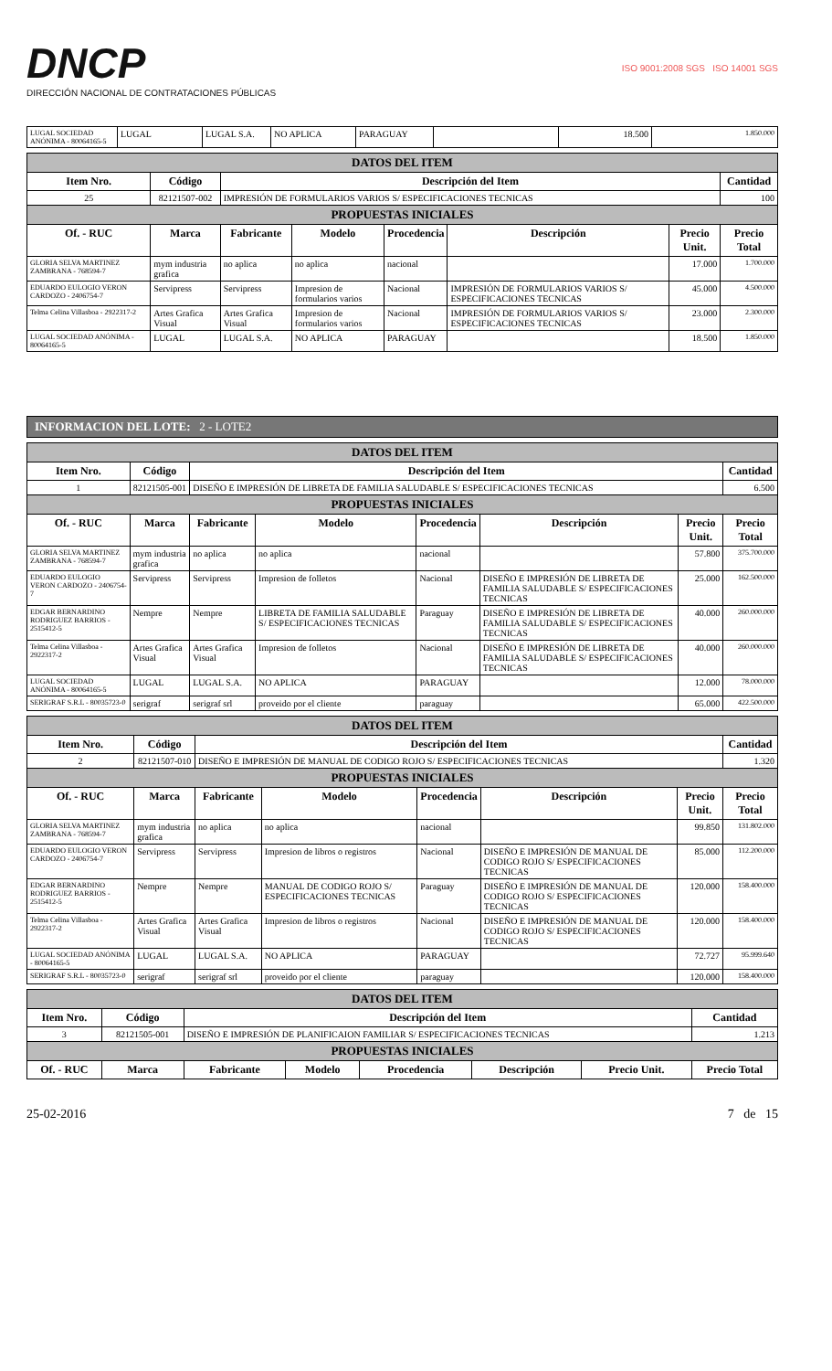DNCP
DIRECCIÓN NACIONAL DE CONTRATACIONES PÚBLICAS
ISO 9001:2008 SGS ISO 14001 SGS
| LUGAL SOCIEDAD ANÓNIMA - 80064165-5 | LUGAL | LUGAL S.A. | NO APLICA | PARAGUAY | | 18.500 | 1.850.000 |
| DATOS DEL ITEM | | | | | | | |
| Item Nro. | Código | Descripción del Item | | | | | Cantidad |
| 25 | 82121507-002 | IMPRESIÓN DE FORMULARIOS VARIOS S/ ESPECIFICACIONES TECNICAS | | | | | 100 |
| PROPUESTAS INICIALES | | | | | | | |
| Of. - RUC | Marca | Fabricante | Modelo | Procedencia | Descripción | Precio Unit. | Precio Total |
| GLORIA SELVA MARTINEZ ZAMBRANA - 768594-7 | mym industria grafica | no aplica | no aplica | nacional | | 17.000 | 1.700.000 |
| EDUARDO EULOGIO VERON CARDOZO - 2406754-7 | Servipress | Servipress | Impresion de formularios varios | Nacional | IMPRESIÓN DE FORMULARIOS VARIOS S/ ESPECIFICACIONES TECNICAS | 45.000 | 4.500.000 |
| Telma Celina Villasboa - 2922317-2 | Artes Grafica Visual | Artes Grafica Visual | Impresion de formularios varios | Nacional | IMPRESIÓN DE FORMULARIOS VARIOS S/ ESPECIFICACIONES TECNICAS | 23.000 | 2.300.000 |
| LUGAL SOCIEDAD ANÓNIMA - 80064165-5 | LUGAL | LUGAL S.A. | NO APLICA | PARAGUAY | | 18.500 | 1.850.000 |
INFORMACION DEL LOTE: 2 - LOTE2
| DATOS DEL ITEM | | | | | | | |
| Item Nro. | Código | Descripción del Item | | | | | Cantidad |
| 1 | 82121505-001 | DISEÑO E IMPRESIÓN DE LIBRETA DE FAMILIA SALUDABLE S/ ESPECIFICACIONES TECNICAS | | | | | 6.500 |
| PROPUESTAS INICIALES | | | | | | | |
| Of. - RUC | Marca | Fabricante | Modelo | Procedencia | Descripción | Precio Unit. | Precio Total |
| GLORIA SELVA MARTINEZ ZAMBRANA - 768594-7 | mym industria grafica | no aplica | no aplica | nacional | | 57.800 | 375.700.000 |
| EDUARDO EULOGIO VERON CARDOZO - 2406754-7 | Servipress | Servipress | Impresion de folletos | Nacional | DISEÑO E IMPRESIÓN DE LIBRETA DE FAMILIA SALUDABLE S/ ESPECIFICACIONES TECNICAS | 25.000 | 162.500.000 |
| EDGAR BERNARDINO RODRIGUEZ BARRIOS - 2515412-5 | Nempre | Nempre | LIBRETA DE FAMILIA SALUDABLE S/ ESPECIFICACIONES TECNICAS | Paraguay | DISEÑO E IMPRESIÓN DE LIBRETA DE FAMILIA SALUDABLE S/ ESPECIFICACIONES TECNICAS | 40.000 | 260.000.000 |
| Telma Celina Villasboa - 2922317-2 | Artes Grafica Visual | Artes Grafica Visual | Impresion de folletos | Nacional | DISEÑO E IMPRESIÓN DE LIBRETA DE FAMILIA SALUDABLE S/ ESPECIFICACIONES TECNICAS | 40.000 | 260.000.000 |
| LUGAL SOCIEDAD ANÓNIMA - 80064165-5 | LUGAL | LUGAL S.A. | NO APLICA | PARAGUAY | | 12.000 | 78.000.000 |
| SERIGRAF S.R.L - 80035723-0 | serigraf | serigraf srl | proveido por el cliente | paraguay | | 65.000 | 422.500.000 |
| DATOS DEL ITEM | | | | | | | |
| Item Nro. | Código | Descripción del Item | | | | | Cantidad |
| 2 | 82121507-010 | DISEÑO E IMPRESIÓN DE MANUAL DE CODIGO ROJO S/ ESPECIFICACIONES TECNICAS | | | | | 1.320 |
| PROPUESTAS INICIALES | | | | | | | |
| Of. - RUC | Marca | Fabricante | Modelo | Procedencia | Descripción | Precio Unit. | Precio Total |
| GLORIA SELVA MARTINEZ ZAMBRANA - 768594-7 | mym industria grafica | no aplica | no aplica | nacional | | 99.850 | 131.802.000 |
| EDUARDO EULOGIO VERON CARDOZO - 2406754-7 | Servipress | Servipress | Impresion de libros o registros | Nacional | DISEÑO E IMPRESIÓN DE MANUAL DE CODIGO ROJO S/ ESPECIFICACIONES TECNICAS | 85.000 | 112.200.000 |
| EDGAR BERNARDINO RODRIGUEZ BARRIOS - 2515412-5 | Nempre | Nempre | MANUAL DE CODIGO ROJO S/ ESPECIFICACIONES TECNICAS | Paraguay | DISEÑO E IMPRESIÓN DE MANUAL DE CODIGO ROJO S/ ESPECIFICACIONES TECNICAS | 120.000 | 158.400.000 |
| Telma Celina Villasboa - 2922317-2 | Artes Grafica Visual | Artes Grafica Visual | Impresion de libros o registros | Nacional | DISEÑO E IMPRESIÓN DE MANUAL DE CODIGO ROJO S/ ESPECIFICACIONES TECNICAS | 120.000 | 158.400.000 |
| LUGAL SOCIEDAD ANÓNIMA - 80064165-5 | LUGAL | LUGAL S.A. | NO APLICA | PARAGUAY | | 72.727 | 95.999.640 |
| SERIGRAF S.R.L - 80035723-0 | serigraf | serigraf srl | proveido por el cliente | paraguay | | 120.000 | 158.400.000 |
| DATOS DEL ITEM | | | | | | | |
| Item Nro. | Código | Descripción del Item | | | | | Cantidad |
| 3 | 82121505-001 | DISEÑO E IMPRESIÓN DE PLANIFICAION FAMILIAR S/ ESPECIFICACIONES TECNICAS | | | | | 1.213 |
| PROPUESTAS INICIALES | | | | | | | |
| Of. - RUC | Marca | Fabricante | Modelo | Procedencia | Descripción | Precio Unit. | Precio Total |
25-02-2016 7 de 15